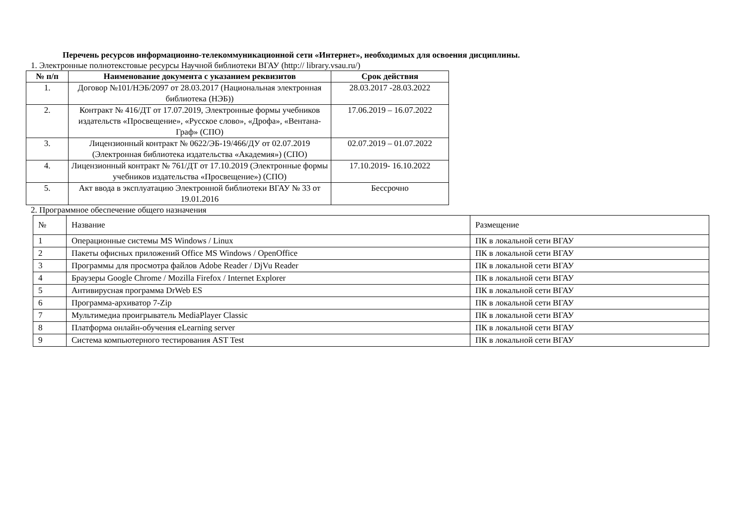Перечень ресурсов информационно-телекоммуникационной сети «Интернет», необходимых для освоения дисциплины.
1. Электронные полнотекстовые ресурсы Научной библиотеки ВГАУ (http:// library.vsau.ru/)
| № п/п | Наименование документа с указанием реквизитов | Срок действия |
| --- | --- | --- |
| 1. | Договор №101/НЭБ/2097 от 28.03.2017 (Национальная электронная библиотека (НЭБ)) | 28.03.2017 -28.03.2022 |
| 2. | Контракт № 416/ДТ от 17.07.2019, Электронные формы учебников издательств «Просвещение», «Русское слово», «Дрофа», «Вентана-Граф» (СПО) | 17.06.2019 – 16.07.2022 |
| 3. | Лицензионный контракт № 0622/ЭБ-19/466/ДУ от 02.07.2019 (Электронная библиотека издательства «Академия») (СПО) | 02.07.2019 – 01.07.2022 |
| 4. | Лицензионный контракт № 761/ДТ от 17.10.2019 (Электронные формы учебников издательства «Просвещение») (СПО) | 17.10.2019- 16.10.2022 |
| 5. | Акт ввода в эксплуатацию Электронной библиотеки ВГАУ № 33 от 19.01.2016 | Бессрочно |
2. Программное обеспечение общего назначения
| № | Название | Размещение |
| 1 | Операционные системы MS Windows / Linux | ПК в локальной сети ВГАУ |
| 2 | Пакеты офисных приложений Office MS Windows / OpenOffice | ПК в локальной сети ВГАУ |
| 3 | Программы для просмотра файлов Adobe Reader / DjVu Reader | ПК в локальной сети ВГАУ |
| 4 | Браузеры Google Chrome / Mozilla Firefox / Internet Explorer | ПК в локальной сети ВГАУ |
| 5 | Антивирусная программа DrWeb ES | ПК в локальной сети ВГАУ |
| 6 | Программа-архиватор 7-Zip | ПК в локальной сети ВГАУ |
| 7 | Мультимедиа проигрыватель MediaPlayer Classic | ПК в локальной сети ВГАУ |
| 8 | Платформа онлайн-обучения eLearning server | ПК в локальной сети ВГАУ |
| 9 | Система компьютерного тестирования AST Test | ПК в локальной сети ВГАУ |